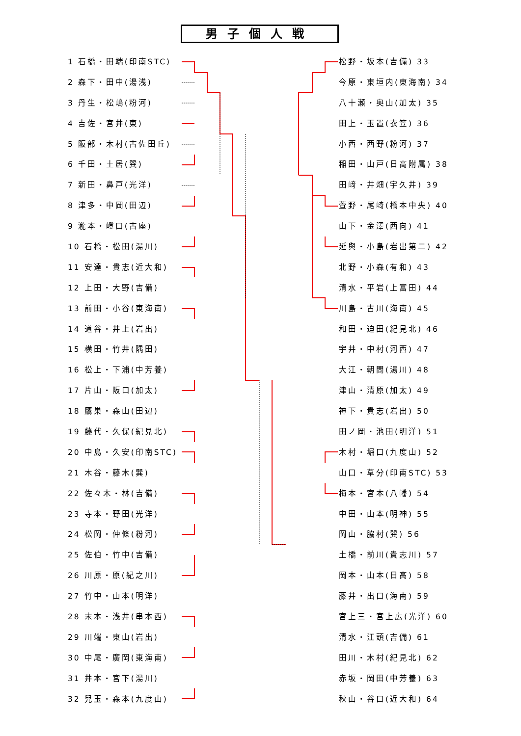男子個人戦
1 石橋・田端(印南STC)
2 森下・田中(湯浅)
3 丹生・松嶋(粉河)
4 吉佐・宮井(東)
5 阪部・木村(古佐田丘)
6 千田・土居(巽)
7 新田・鼻戸(光洋)
8 津多・中岡(田辺)
9 瀧本・嶝口(古座)
10 石橋・松田(湯川)
11 安達・貴志(近大和)
12 上田・大野(吉備)
13 前田・小谷(東海南)
14 道谷・井上(岩出)
15 横田・竹井(隅田)
16 松上・下浦(中芳養)
17 片山・阪口(加太)
18 鷹巣・森山(田辺)
19 藤代・久保(紀見北)
20 中島・久安(印南STC)
21 木谷・藤木(巽)
22 佐々木・林(吉備)
23 寺本・野田(光洋)
24 松岡・仲條(粉河)
25 佐伯・竹中(吉備)
26 川原・原(紀之川)
27 竹中・山本(明洋)
28 末本・浅井(串本西)
29 川端・東山(岩出)
30 中尾・廣岡(東海南)
31 井本・宮下(湯川)
32 兒玉・森本(九度山)
松野・坂本(吉備) 33
今原・東垣内(東海南) 34
八十瀬・奥山(加太) 35
田上・玉置(衣笠) 36
小西・西野(粉河) 37
稲田・山戸(日高附属) 38
田﨑・井畑(宇久井) 39
萓野・尾崎(橋本中央) 40
山下・金澤(西向) 41
延與・小島(岩出第二) 42
北野・小森(有和) 43
清水・平岩(上富田) 44
川島・古川(海南) 45
和田・迫田(紀見北) 46
宇井・中村(河西) 47
大江・朝間(湯川) 48
津山・清原(加太) 49
神下・貴志(岩出) 50
田ノ岡・池田(明洋) 51
木村・堀口(九度山) 52
山口・草分(印南STC) 53
梅本・宮本(八幡) 54
中田・山本(明神) 55
岡山・脇村(巽) 56
土橋・前川(貴志川) 57
岡本・山本(日高) 58
藤井・出口(海南) 59
宮上三・宮上広(光洋) 60
清水・江頭(吉備) 61
田川・木村(紀見北) 62
赤坂・岡田(中芳養) 63
秋山・谷口(近大和) 64